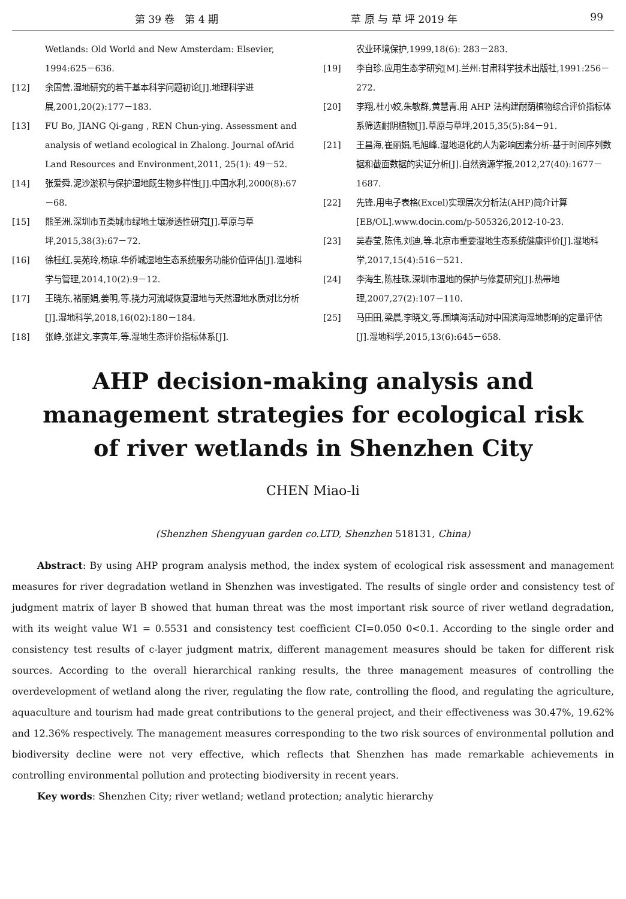第 39 卷　第 4 期 草 原 与 草 坪 2019 年 99
Wetlands: Old World and New Amsterdam: Elsevier, 1994:625－636.
[12] 余国营.湿地研究的若干基本科学问题初论[J].地理科学进展,2001,20(2):177－183.
[13] FU Bo, JIANG Qi-gang , REN Chun-ying. Assessment and analysis of wetland ecological in Zhalong. Journal ofArid Land Resources and Environment,2011, 25(1): 49－52.
[14] 张爱舜.泥沙淤积与保护湿地既生物多样性[J].中国水利,2000(8):67－68.
[15] 熊圣洲.深圳市五类城市绿地土壤渗透性研究[J].草原与草坪,2015,38(3):67－72.
[16] 徐桂红,吴苑玲,杨琼.华侨城湿地生态系统服务功能价值评估[J].湿地科学与管理,2014,10(2):9－12.
[17] 王晓东,褚丽娟,姜明,等.挠力河流域恢复湿地与天然湿地水质对比分析[J].湿地科学,2018,16(02):180－184.
[18] 张峥,张建文,李寅年,等.湿地生态评价指标体系[J].
农业环境保护,1999,18(6): 283－283.
[19] 李自珍.应用生态学研究[M].兰州:甘肃科学技术出版社,1991:256－272.
[20] 李翔,杜小姣,朱敏群,黄慧青.用 AHP 法构建耐荫植物综合评价指标体系筛选耐阴植物[J].草原与草坪,2015,35(5):84－91.
[21] 王昌海,崔丽娟,毛旭峰.湿地退化的人为影响因素分析-基于时间序列数据和截面数据的实证分析[J].自然资源学报,2012,27(40):1677－1687.
[22] 先锋.用电子表格(Excel)实现层次分析法(AHP)简介计算[EB/OL].www.docin.com/p-505326,2012-10-23.
[23] 吴春莹,陈伟,刘迪,等.北京市重要湿地生态系统健康评价[J].湿地科学,2017,15(4):516－521.
[24] 李海生,陈桂珠.深圳市湿地的保护与修复研究[J].热带地理,2007,27(2):107－110.
[25] 马田田,梁晨,李晓文,等.围填海活动对中国滨海湿地影响的定量评估[J].湿地科学,2015,13(6):645－658.
AHP decision-making analysis and management strategies for ecological risk of river wetlands in Shenzhen City
CHEN Miao-li
(Shenzhen Shengyuan garden co.LTD, Shenzhen 518131, China)
Abstract: By using AHP program analysis method, the index system of ecological risk assessment and management measures for river degradation wetland in Shenzhen was investigated. The results of single order and consistency test of judgment matrix of layer B showed that human threat was the most important risk source of river wetland degradation, with its weight value W1 = 0.5531 and consistency test coefficient CI=0.050 0<0.1. According to the single order and consistency test results of c-layer judgment matrix, different management measures should be taken for different risk sources. According to the overall hierarchical ranking results, the three management measures of controlling the overdevelopment of wetland along the river, regulating the flow rate, controlling the flood, and regulating the agriculture, aquaculture and tourism had made great contributions to the general project, and their effectiveness was 30.47%, 19.62% and 12.36% respectively. The management measures corresponding to the two risk sources of environmental pollution and biodiversity decline were not very effective, which reflects that Shenzhen has made remarkable achievements in controlling environmental pollution and protecting biodiversity in recent years.
Key words: Shenzhen City; river wetland; wetland protection; analytic hierarchy